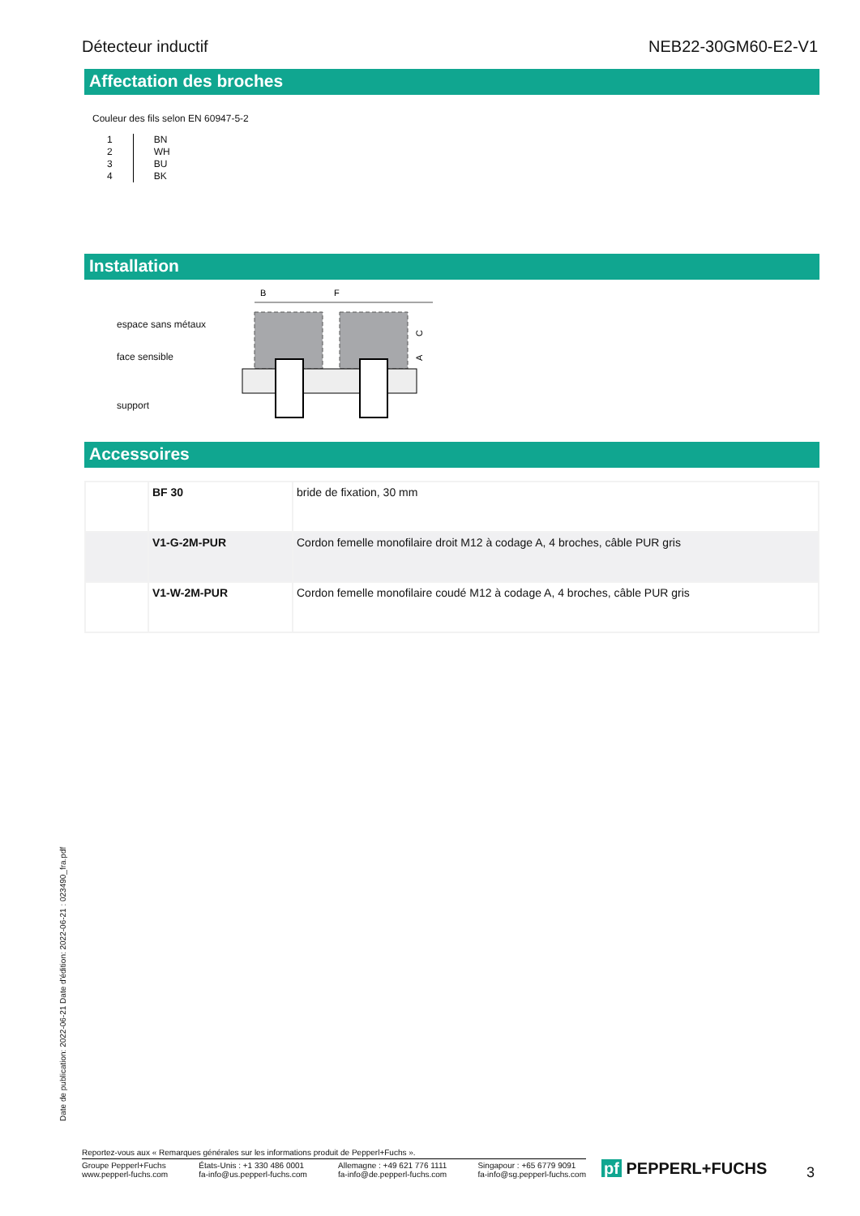Détecteur inductif NEB22-30GM60-E2-V1
Affectation des broches
Couleur des fils selon EN 60947-5-2
| 1 | BN |
| 2 | WH |
| 3 | BU |
| 4 | BK |
Installation
espace sans métaux
face sensible
support
B
F
C
A
Accessoires
| | BF 30 | bride de fixation, 30 mm |
| | V1-G-2M-PUR | Cordon femelle monofilaire droit M12 à codage A, 4 broches, câble PUR gris |
| | V1-W-2M-PUR | Cordon femelle monofilaire coudé M12 à codage A, 4 broches, câble PUR gris |
Date de publication: 2022-06-21 Date d'édition: 2022-06-21 : 023490_fra.pdf
Reportez-vous aux « Remarques générales sur les informations produit de Pepperl+Fuchs ».
Groupe Pepperl+Fuchs
www.pepperl-fuchs.com États-Unis : +1 330 486 0001
fa-info@us.pepperl-fuchs.com Allemagne : +49 621 776 1111
fa-info@de.pepperl-fuchs.com Singapour : +65 6779 9091
fa-info@sg.pepperl-fuchs.com
pf PEPPERL+FUCHS 3